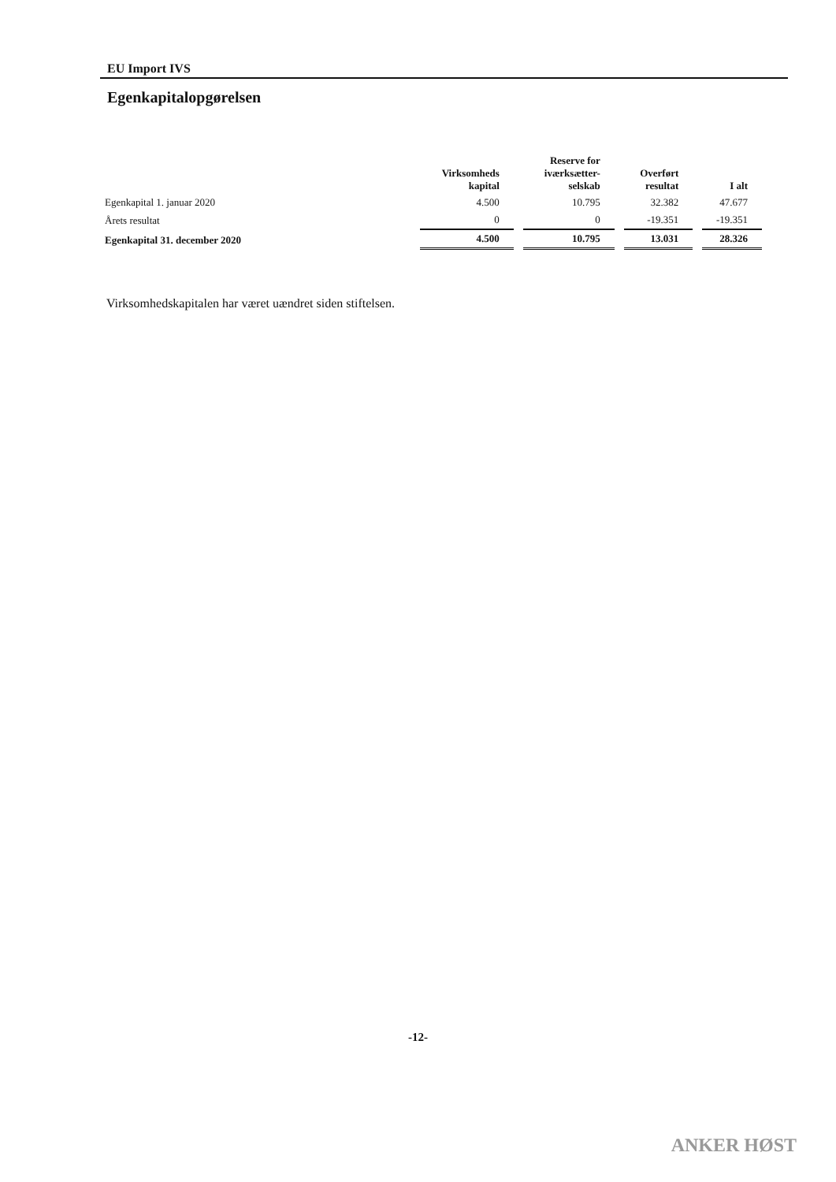EU Import IVS
Egenkapitalopgørelsen
| | Virksomheds kapital | Reserve for iværksætter- selskab | Overført resultat | I alt |
| --- | --- | --- | --- | --- |
| Egenkapital 1. januar 2020 | 4.500 | 10.795 | 32.382 | 47.677 |
| Årets resultat | 0 | 0 | -19.351 | -19.351 |
| Egenkapital 31. december 2020 | 4.500 | 10.795 | 13.031 | 28.326 |
Virksomhedskapitalen har været uændret siden stiftelsen.
-12-
ANKER HØST